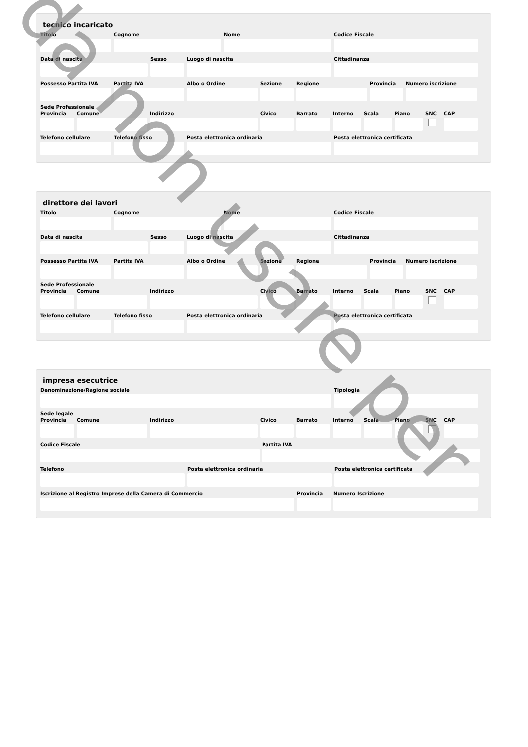tecnico incaricato
Titolo Cognome Nome Codice Fiscale
Data di nascita Sesso Luogo di nascita Cittadinanza
Possesso Partita IVA
Partita IVA Albo o Ordine Sezione Regione Provincia
Numero iscrizione
Sede Professionale
Provincia
Comune Indirizzo Civico Barrato Interno
Scala Piano SNC CAP
Telefono cellulare
Telefono fisso Posta elettronica ordinaria Posta elettronica certificata
direttore dei lavori
Titolo Cognome Nome Codice Fiscale
Data di nascita Sesso Luogo di nascita Cittadinanza
Possesso Partita IVA
Partita IVA Albo o Ordine Sezione Regione Provincia
Numero iscrizione
Sede Professionale
Provincia
Comune Indirizzo Civico Barrato Interno
Scala Piano SNC CAP
Telefono cellulare
Telefono fisso Posta elettronica ordinaria Posta elettronica certificata
impresa esecutrice
Denominazione/Ragione sociale Tipologia
Sede legale
Provincia
Comune Indirizzo Civico Barrato Interno
Scala Piano SNC CAP
Codice Fiscale Partita IVA
Telefono Posta elettronica ordinaria Posta elettronica certificata
Iscrizione al Registro Imprese della Camera di Commercio
Provincia
Numero Iscrizione
da non usare per